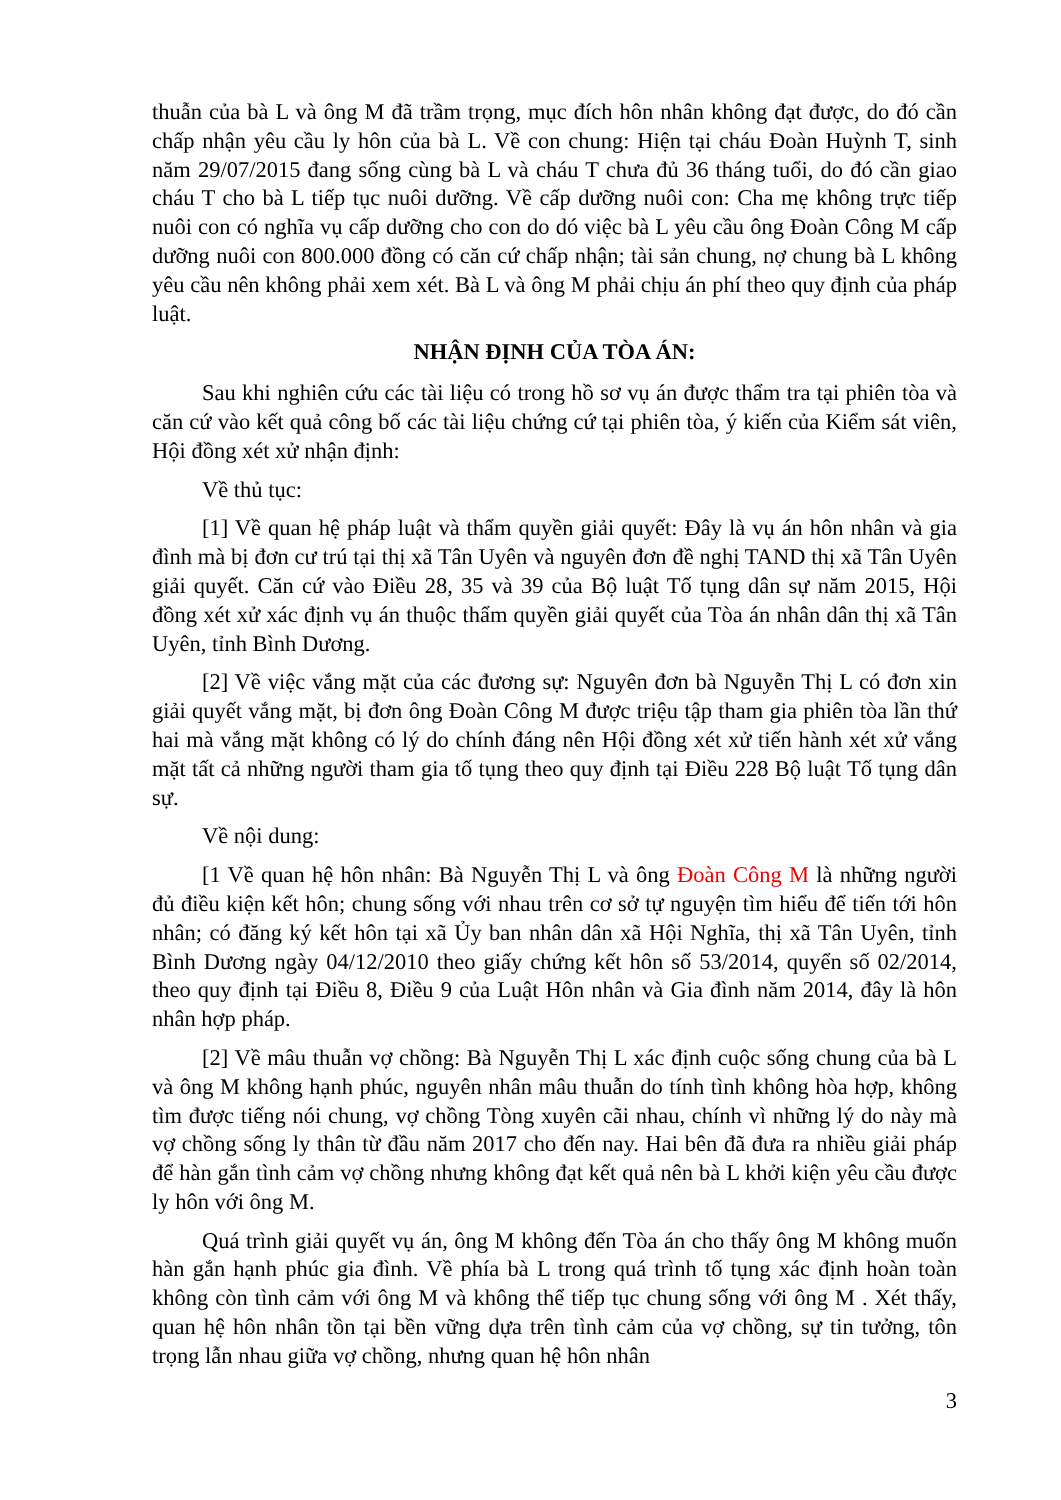thuẫn của bà L và ông M đã trầm trọng, mục đích hôn nhân không đạt được, do đó cần chấp nhận yêu cầu ly hôn của bà L. Về con chung: Hiện tại cháu Đoàn Huỳnh T, sinh năm 29/07/2015 đang sống cùng bà L và cháu T chưa đủ 36 tháng tuổi, do đó cần giao cháu T cho bà L tiếp tục nuôi dưỡng. Về cấp dưỡng nuôi con: Cha mẹ không trực tiếp nuôi con có nghĩa vụ cấp dưỡng cho con do dó việc bà L yêu cầu ông Đoàn Công M cấp dưỡng nuôi con 800.000 đồng có căn cứ chấp nhận; tài sản chung, nợ chung bà L không yêu cầu nên không phải xem xét. Bà L và ông M phải chịu án phí theo quy định của pháp luật.
NHẬN ĐỊNH CỦA TÒA ÁN:
Sau khi nghiên cứu các tài liệu có trong hồ sơ vụ án được thẩm tra tại phiên tòa và căn cứ vào kết quả công bố các tài liệu chứng cứ tại phiên tòa, ý kiến của Kiểm sát viên, Hội đồng xét xử nhận định:
Về thủ tục:
[1] Về quan hệ pháp luật và thẩm quyền giải quyết: Đây là vụ án hôn nhân và gia đình mà bị đơn cư trú tại thị xã Tân Uyên và nguyên đơn đề nghị TAND thị xã Tân Uyên giải quyết. Căn cứ vào Điều 28, 35 và 39 của Bộ luật Tố tụng dân sự năm 2015, Hội đồng xét xử xác định vụ án thuộc thẩm quyền giải quyết của Tòa án nhân dân thị xã Tân Uyên, tỉnh Bình Dương.
[2] Về việc vắng mặt của các đương sự: Nguyên đơn bà Nguyễn Thị L có đơn xin giải quyết vắng mặt, bị đơn ông Đoàn Công M được triệu tập tham gia phiên tòa lần thứ hai mà vắng mặt không có lý do chính đáng nên Hội đồng xét xử tiến hành xét xử vắng mặt tất cả những người tham gia tố tụng theo quy định tại Điều 228 Bộ luật Tố tụng dân sự.
Về nội dung:
[1 Về quan hệ hôn nhân: Bà Nguyễn Thị L và ông Đoàn Công M là những người đủ điều kiện kết hôn; chung sống với nhau trên cơ sở tự nguyện tìm hiểu để tiến tới hôn nhân; có đăng ký kết hôn tại xã Ủy ban nhân dân xã Hội Nghĩa, thị xã Tân Uyên, tỉnh Bình Dương ngày 04/12/2010 theo giấy chứng kết hôn số 53/2014, quyển số 02/2014, theo quy định tại Điều 8, Điều 9 của Luật Hôn nhân và Gia đình năm 2014, đây là hôn nhân hợp pháp.
[2] Về mâu thuẫn vợ chồng: Bà Nguyễn Thị L xác định cuộc sống chung của bà L và ông M không hạnh phúc, nguyên nhân mâu thuẫn do tính tình không hòa hợp, không tìm được tiếng nói chung, vợ chồng Tòng xuyên cãi nhau, chính vì những lý do này mà vợ chồng sống ly thân từ đầu năm 2017 cho đến nay. Hai bên đã đưa ra nhiều giải pháp để hàn gắn tình cảm vợ chồng nhưng không đạt kết quả nên bà L khởi kiện yêu cầu được ly hôn với ông M.
Quá trình giải quyết vụ án, ông M không đến Tòa án cho thấy ông M không muốn hàn gắn hạnh phúc gia đình. Về phía bà L trong quá trình tố tụng xác định hoàn toàn không còn tình cảm với ông M và không thể tiếp tục chung sống với ông M . Xét thấy, quan hệ hôn nhân tồn tại bền vững dựa trên tình cảm của vợ chồng, sự tin tưởng, tôn trọng lẫn nhau giữa vợ chồng, nhưng quan hệ hôn nhân
3